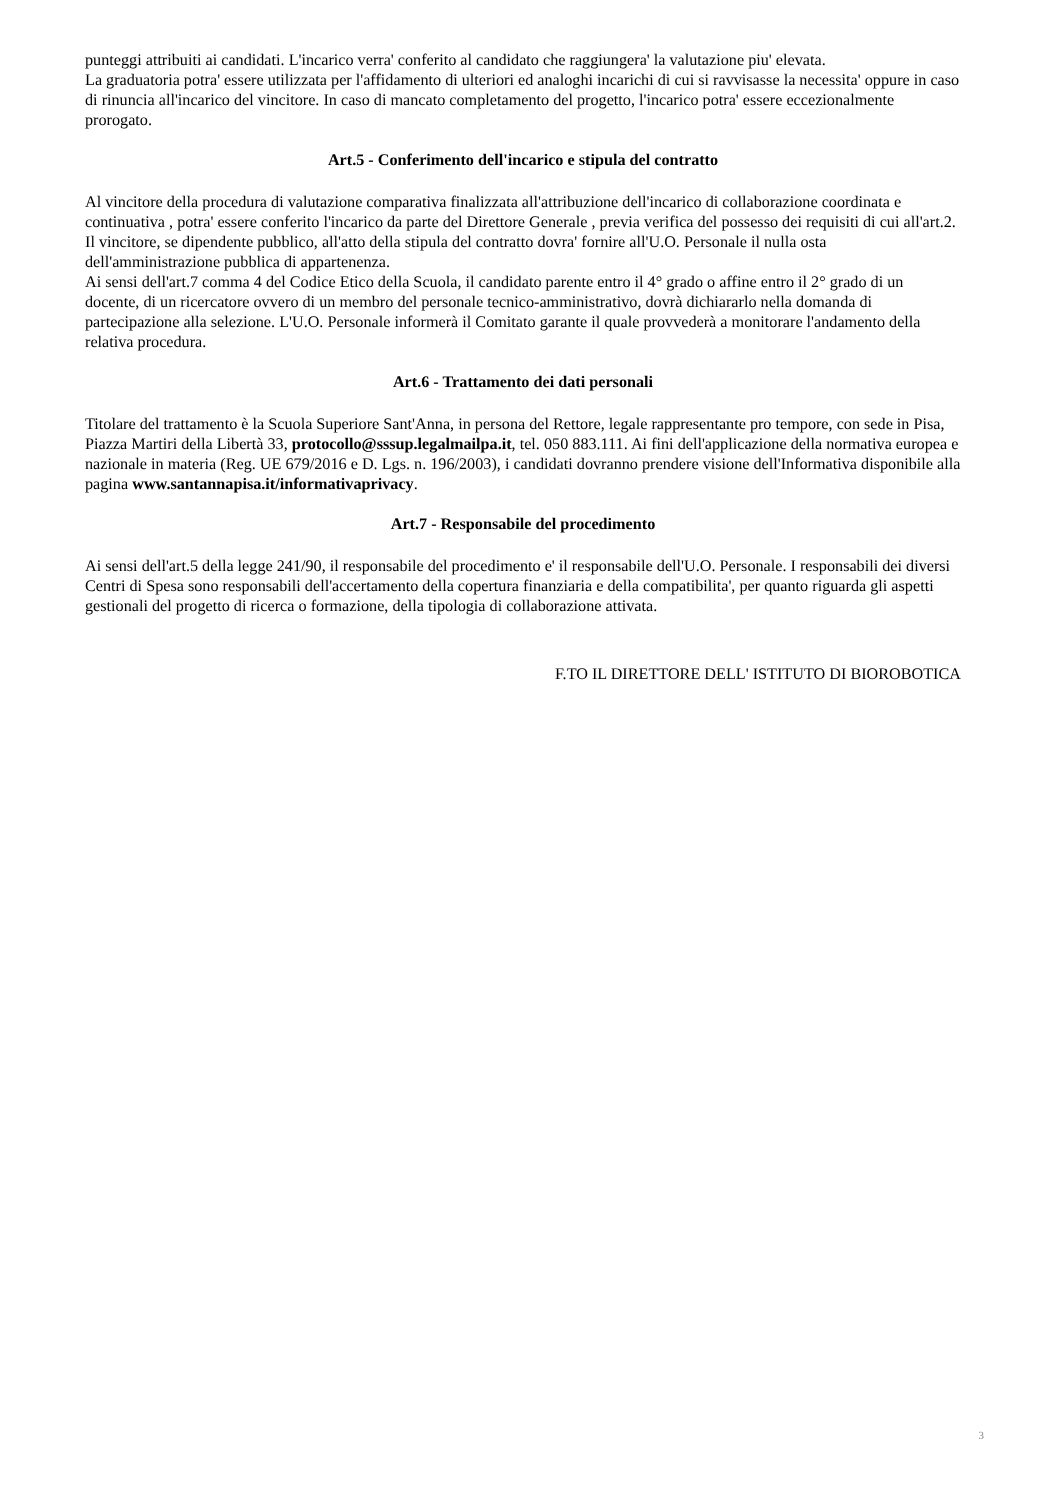punteggi attribuiti ai candidati. L'incarico verra' conferito al candidato che raggiungera' la valutazione piu' elevata.
La graduatoria potra' essere utilizzata per l'affidamento di ulteriori ed analoghi incarichi di cui si ravvisasse la necessita' oppure in caso di rinuncia all'incarico del vincitore. In caso di mancato completamento del progetto, l'incarico potra' essere eccezionalmente prorogato.
Art.5 - Conferimento dell'incarico e stipula del contratto
Al vincitore della procedura di valutazione comparativa finalizzata all'attribuzione dell'incarico di collaborazione coordinata e continuativa , potra' essere conferito l'incarico da parte del Direttore Generale , previa verifica del possesso dei requisiti di cui all'art.2. Il vincitore, se dipendente pubblico, all'atto della stipula del contratto dovra' fornire all'U.O. Personale il nulla osta dell'amministrazione pubblica di appartenenza.
Ai sensi dell'art.7 comma 4 del Codice Etico della Scuola, il candidato parente entro il 4° grado o affine entro il 2° grado di un docente, di un ricercatore ovvero di un membro del personale tecnico-amministrativo, dovrà dichiararlo nella domanda di partecipazione alla selezione. L'U.O. Personale informerà il Comitato garante il quale provvederà a monitorare l'andamento della relativa procedura.
Art.6 - Trattamento dei dati personali
Titolare del trattamento è la Scuola Superiore Sant'Anna, in persona del Rettore, legale rappresentante pro tempore, con sede in Pisa, Piazza Martiri della Libertà 33, protocollo@sssup.legalmailpa.it, tel. 050 883.111. Ai fini dell'applicazione della normativa europea e nazionale in materia (Reg. UE 679/2016 e D. Lgs. n. 196/2003), i candidati dovranno prendere visione dell'Informativa disponibile alla pagina www.santannapisa.it/informativaprivacy.
Art.7 - Responsabile del procedimento
Ai sensi dell'art.5 della legge 241/90, il responsabile del procedimento e' il responsabile dell'U.O. Personale. I responsabili dei diversi Centri di Spesa sono responsabili dell'accertamento della copertura finanziaria e della compatibilita', per quanto riguarda gli aspetti gestionali del progetto di ricerca o formazione, della tipologia di collaborazione attivata.
F.TO IL DIRETTORE DELL' ISTITUTO DI BIOROBOTICA
3